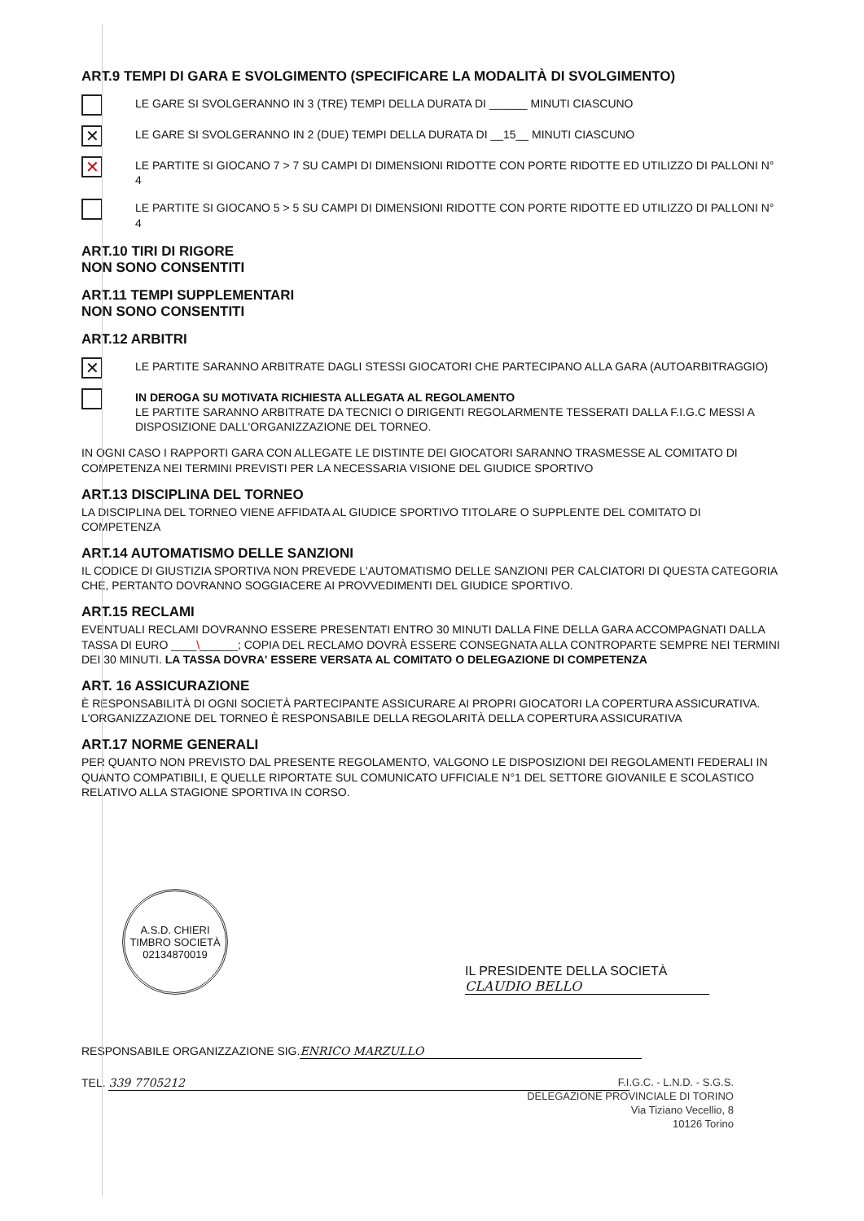ART.9 TEMPI DI GARA E SVOLGIMENTO (SPECIFICARE LA MODALITÀ DI SVOLGIMENTO)
LE GARE SI SVOLGERANNO IN 3 (TRE) TEMPI DELLA DURATA DI ______ MINUTI CIASCUNO
✕
LE GARE SI SVOLGERANNO IN 2 (DUE) TEMPI DELLA DURATA DI __15__ MINUTI CIASCUNO
✕
LE PARTITE SI GIOCANO 7 > 7 SU CAMPI DI DIMENSIONI RIDOTTE CON PORTE RIDOTTE ED UTILIZZO DI PALLONI N° 4
LE PARTITE SI GIOCANO 5 > 5 SU CAMPI DI DIMENSIONI RIDOTTE CON PORTE RIDOTTE ED UTILIZZO DI PALLONI N° 4
ART.10 TIRI DI RIGORE
NON SONO CONSENTITI
ART.11 TEMPI SUPPLEMENTARI
NON SONO CONSENTITI
ART.12 ARBITRI
✕
LE PARTITE SARANNO ARBITRATE DAGLI STESSI GIOCATORI CHE PARTECIPANO ALLA GARA (AUTOARBITRAGGIO)
IN DEROGA SU MOTIVATA RICHIESTA ALLEGATA AL REGOLAMENTO
LE PARTITE SARANNO ARBITRATE DA TECNICI O DIRIGENTI REGOLARMENTE TESSERATI DALLA F.I.G.C MESSI A DISPOSIZIONE DALL'ORGANIZZAZIONE DEL TORNEO.
IN OGNI CASO I RAPPORTI GARA CON ALLEGATE LE DISTINTE DEI GIOCATORI SARANNO TRASMESSE AL COMITATO DI COMPETENZA NEI TERMINI PREVISTI PER LA NECESSARIA VISIONE DEL GIUDICE SPORTIVO
ART.13 DISCIPLINA DEL TORNEO
LA DISCIPLINA DEL TORNEO VIENE AFFIDATA AL GIUDICE SPORTIVO TITOLARE O SUPPLENTE DEL COMITATO DI COMPETENZA
ART.14 AUTOMATISMO DELLE SANZIONI
IL CODICE DI GIUSTIZIA SPORTIVA NON PREVEDE L'AUTOMATISMO DELLE SANZIONI PER CALCIATORI DI QUESTA CATEGORIA CHE, PERTANTO DOVRANNO SOGGIACERE AI PROVVEDIMENTI DEL GIUDICE SPORTIVO.
ART.15 RECLAMI
EVENTUALI RECLAMI DOVRANNO ESSERE PRESENTATI ENTRO 30 MINUTI DALLA FINE DELLA GARA ACCOMPAGNATI DALLA TASSA DI EURO ____\______; COPIA DEL RECLAMO DOVRÀ ESSERE CONSEGNATA ALLA CONTROPARTE SEMPRE NEI TERMINI DEI 30 MINUTI. LA TASSA DOVRA' ESSERE VERSATA AL COMITATO O DELEGAZIONE DI COMPETENZA
ART. 16 ASSICURAZIONE
È RESPONSABILITÀ DI OGNI SOCIETÀ PARTECIPANTE ASSICURARE AI PROPRI GIOCATORI LA COPERTURA ASSICURATIVA. L'ORGANIZZAZIONE DEL TORNEO È RESPONSABILE DELLA REGOLARITÀ DELLA COPERTURA ASSICURATIVA
ART.17 NORME GENERALI
PER QUANTO NON PREVISTO DAL PRESENTE REGOLAMENTO, VALGONO LE DISPOSIZIONI DEI REGOLAMENTI FEDERALI IN QUANTO COMPATIBILI, E QUELLE RIPORTATE SUL COMUNICATO UFFICIALE N°1 DEL SETTORE GIOVANILE E SCOLASTICO RELATIVO ALLA STAGIONE SPORTIVA IN CORSO.
A.S.D. CHIERI
TIMBRO SOCIETÀ
02134870019
IL PRESIDENTE DELLA SOCIETÀ
CLAUDIO BELLO
RESPONSABILE ORGANIZZAZIONE SIG. ENRICO MARZULLO
TEL. 339 7705212
F.I.G.C. - L.N.D. - S.G.S.
DELEGAZIONE PROVINCIALE DI TORINO
Via Tiziano Vecellio, 8
10126 Torino